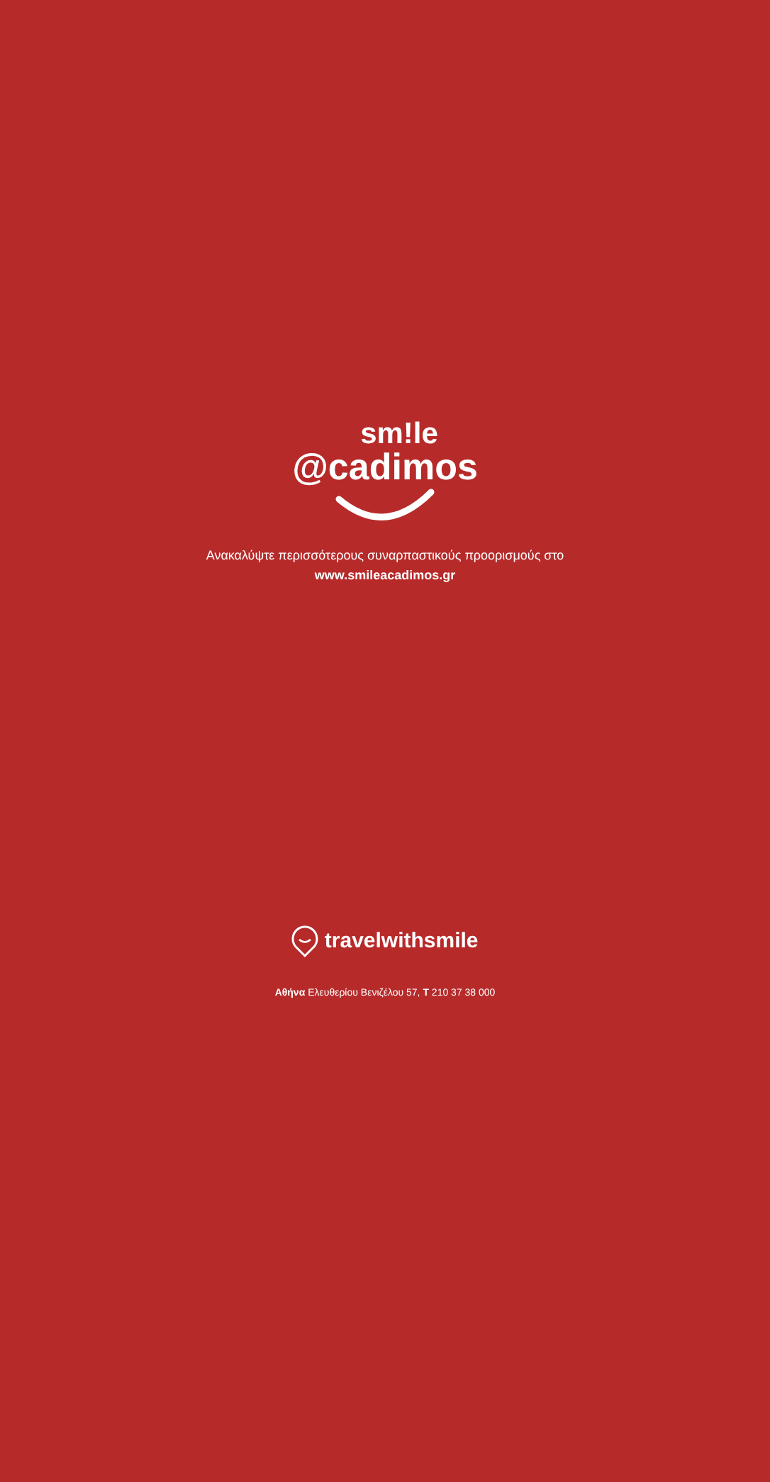sm!le
@cadimos
Ανακαλύψτε περισσότερους συναρπαστικούς προορισμούς στο
www.smileacadimos.gr
travelwithsmile
Αθήνα Ελευθερίου Βενιζέλου 57, T 210 37 38 000